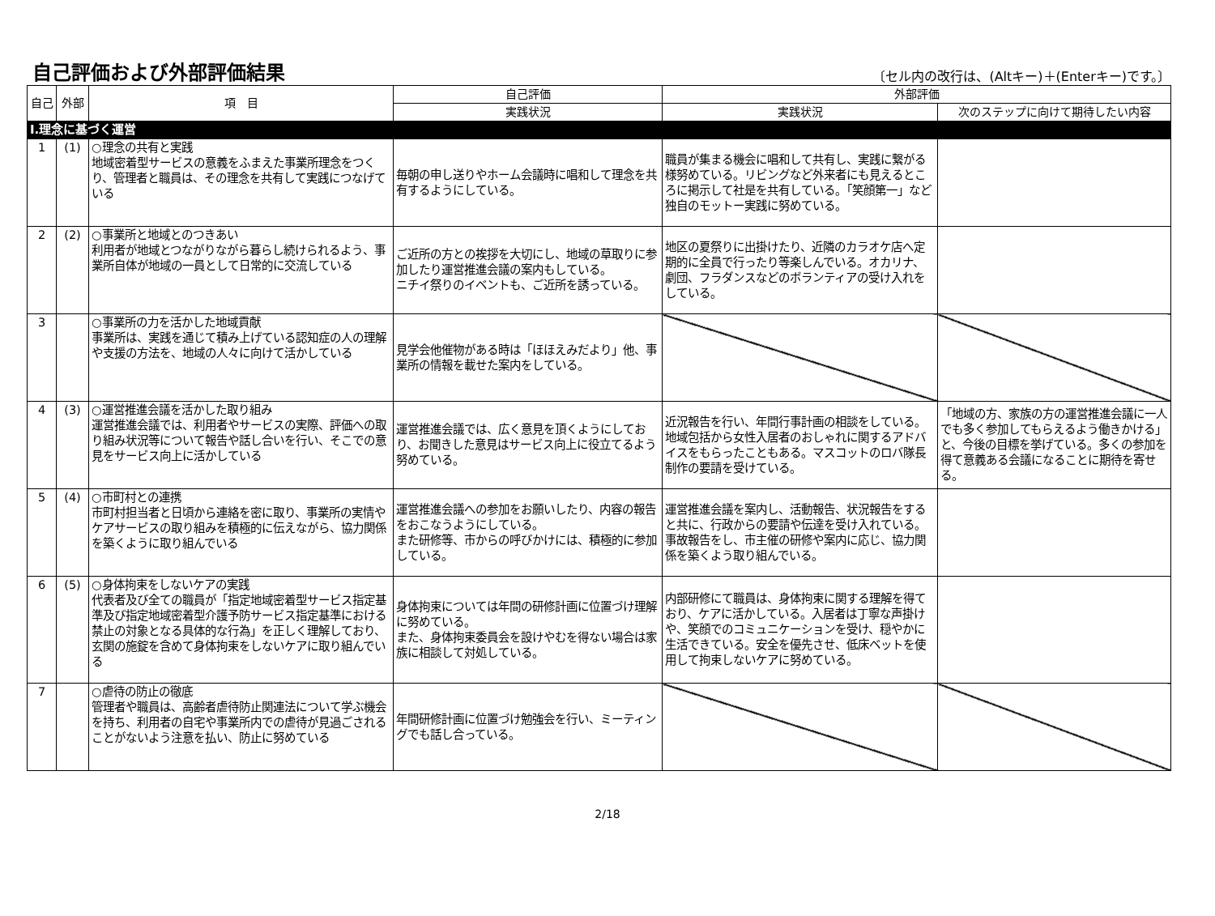自己評価および外部評価結果
〔セル内の改行は、(Altキー)＋(Enterキー)です。〕
| 自己 | 外部 | 項 目 | 自己評価 | 外部評価 | |
| --- | --- | --- | --- | --- | --- |
| | | | 実践状況 | 実践状況 | 次のステップに向けて期待したい内容 |
| Ⅰ.理念に基づく運営 | | | | | |
| 1 | (1) | ○理念の共有と実践 地域密着型サービスの意義をふまえた事業所理念をつくり、管理者と職員は、その理念を共有して実践につなげている | 毎朝の申し送りやホーム会議時に唱和して理念を共有するようにしている。 | 職員が集まる機会に唱和して共有し、実践に繋がる様努めている。リビングなど外来者にも見えるところに掲示して社是を共有している。「笑顔第一」など独自のモットー実践に努めている。 | |
| 2 | (2) | ○事業所と地域とのつきあい 利用者が地域とつながりながら暮らし続けられるよう、事業所自体が地域の一員として日常的に交流している | ご近所の方との挨拶を大切にし、地域の草取りに参加したり運営推進会議の案内もしている。 ニチイ祭りのイベントも、ご近所を誘っている。 | 地区の夏祭りに出掛けたり、近隣のカラオケ店へ定期的に全員で行ったり等楽しんでいる。オカリナ、劇団、フラダンスなどのボランティアの受け入れをしている。 | |
| 3 | | ○事業所の力を活かした地域貢献 事業所は、実践を通じて積み上げている認知症の人の理解や支援の方法を、地域の人々に向けて活かしている | 見学会他催物がある時は「ほほえみだより」他、事業所の情報を載せた案内をしている。 | | |
| 4 | (3) | ○運営推進会議を活かした取り組み 運営推進会議では、利用者やサービスの実際、評価への取り組み状況等について報告や話し合いを行い、そこでの意見をサービス向上に活かしている | 運営推進会議では、広く意見を頂くようにしており、お聞きした意見はサービス向上に役立てるよう努めている。 | 近況報告を行い、年間行事計画の相談をしている。地域包括から女性入居者のおしゃれに関するアドバイスをもらったこともある。マスコットのロバ隊長制作の要請を受けている。 | 「地域の方、家族の方の運営推進会議に一人でも多く参加してもらえるよう働きかける」と、今後の目標を挙げている。多くの参加を得て意義ある会議になることに期待を寄せる。 |
| 5 | (4) | ○市町村との連携 市町村担当者と日頃から連絡を密に取り、事業所の実情やケアサービスの取り組みを積極的に伝えながら、協力関係を築くように取り組んでいる | 運営推進会議への参加をお願いしたり、内容の報告をおこなうようにしている。 また研修等、市からの呼びかけには、積極的に参加している。 | 運営推進会議を案内し、活動報告、状況報告をすると共に、行政からの要請や伝達を受け入れている。事故報告をし、市主催の研修や案内に応じ、協力関係を築くよう取り組んでいる。 | |
| 6 | (5) | ○身体拘束をしないケアの実践 代表者及び全ての職員が「指定地域密着型サービス指定基準及び指定地域密着型介護予防サービス指定基準における禁止の対象となる具体的な行為」を正しく理解しており、玄関の施錠を含めて身体拘束をしないケアに取り組んでいる | 身体拘束については年間の研修計画に位置づけ理解に努めている。 また、身体拘束委員会を設けやむを得ない場合は家族に相談して対処している。 | 内部研修にて職員は、身体拘束に関する理解を得ており、ケアに活かしている。入居者は丁寧な声掛けや、笑顔でのコミュニケーションを受け、穏やかに生活できている。安全を優先させ、低床ベットを使用して拘束しないケアに努めている。 | |
| 7 | | ○虐待の防止の徹底 管理者や職員は、高齢者虐待防止関連法について学ぶ機会を持ち、利用者の自宅や事業所内での虐待が見過ごされることがないよう注意を払い、防止に努めている | 年間研修計画に位置づけ勉強会を行い、ミーティングでも話し合っている。 | | |
2/18